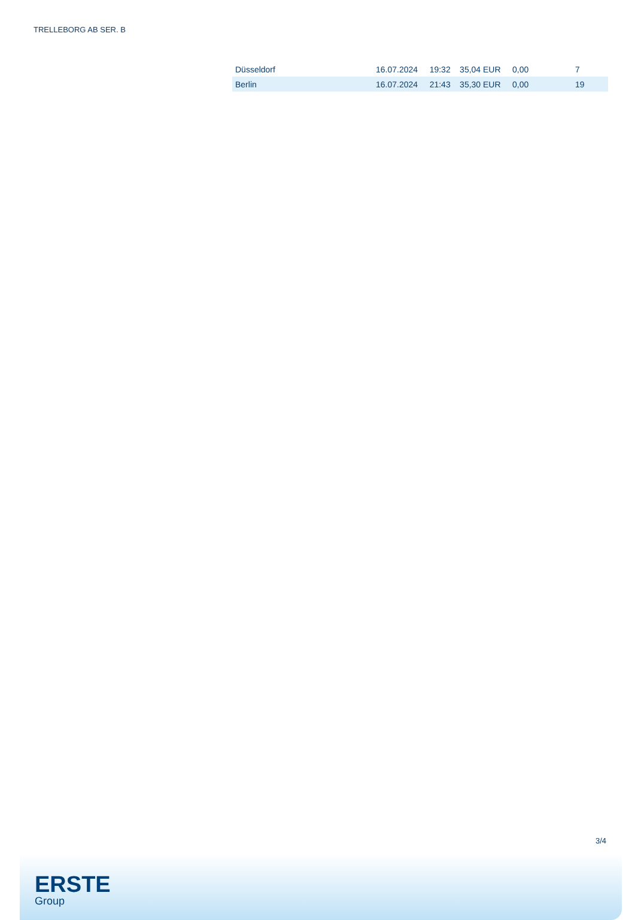TRELLEBORG AB SER. B
| Düsseldorf | 16.07.2024 | 19:32 | 35,04 EUR | 0,00 | 7 |
| Berlin | 16.07.2024 | 21:43 | 35,30 EUR | 0,00 | 19 |
3/4
ERSTE
Group